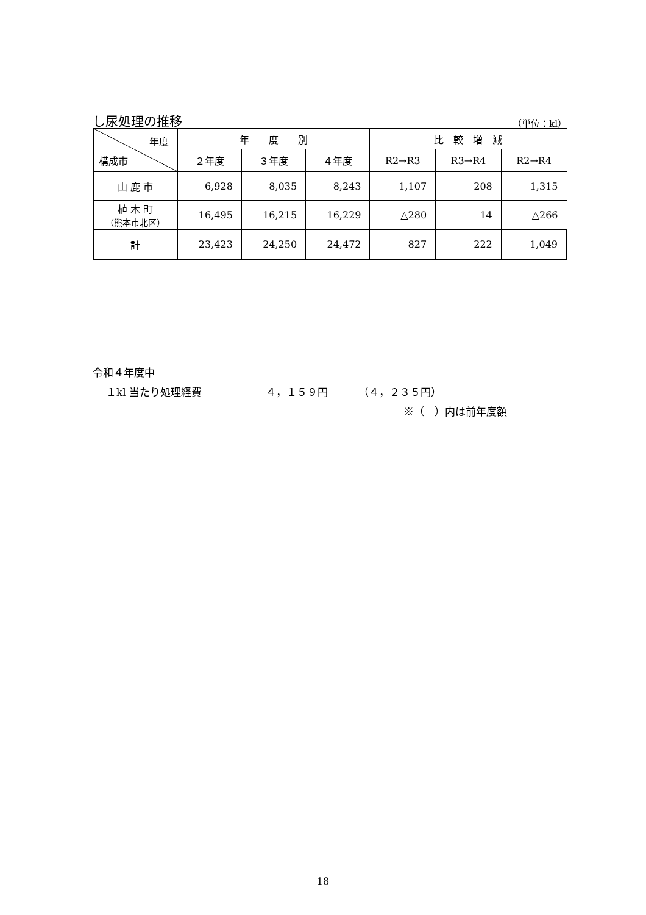し尿処理の推移 （単位：kl）
| 年度 構成市 | 年 度 別 | | | 比 較 増 減 | | |
| --- | --- | --- | --- | --- | --- | --- |
| | ２年度 | ３年度 | ４年度 | R2→R3 | R3→R4 | R2→R4 |
| 山 鹿 市 | 6,928 | 8,035 | 8,243 | 1,107 | 208 | 1,315 |
| 植 木 町 （熊本市北区） | 16,495 | 16,215 | 16,229 | △280 | 14 | △266 |
| 計 | 23,423 | 24,250 | 24,472 | 827 | 222 | 1,049 |
令和４年度中
１kl 当たり処理経費 ４，１５９円 （４，２３５円）
※（　）内は前年度額
18